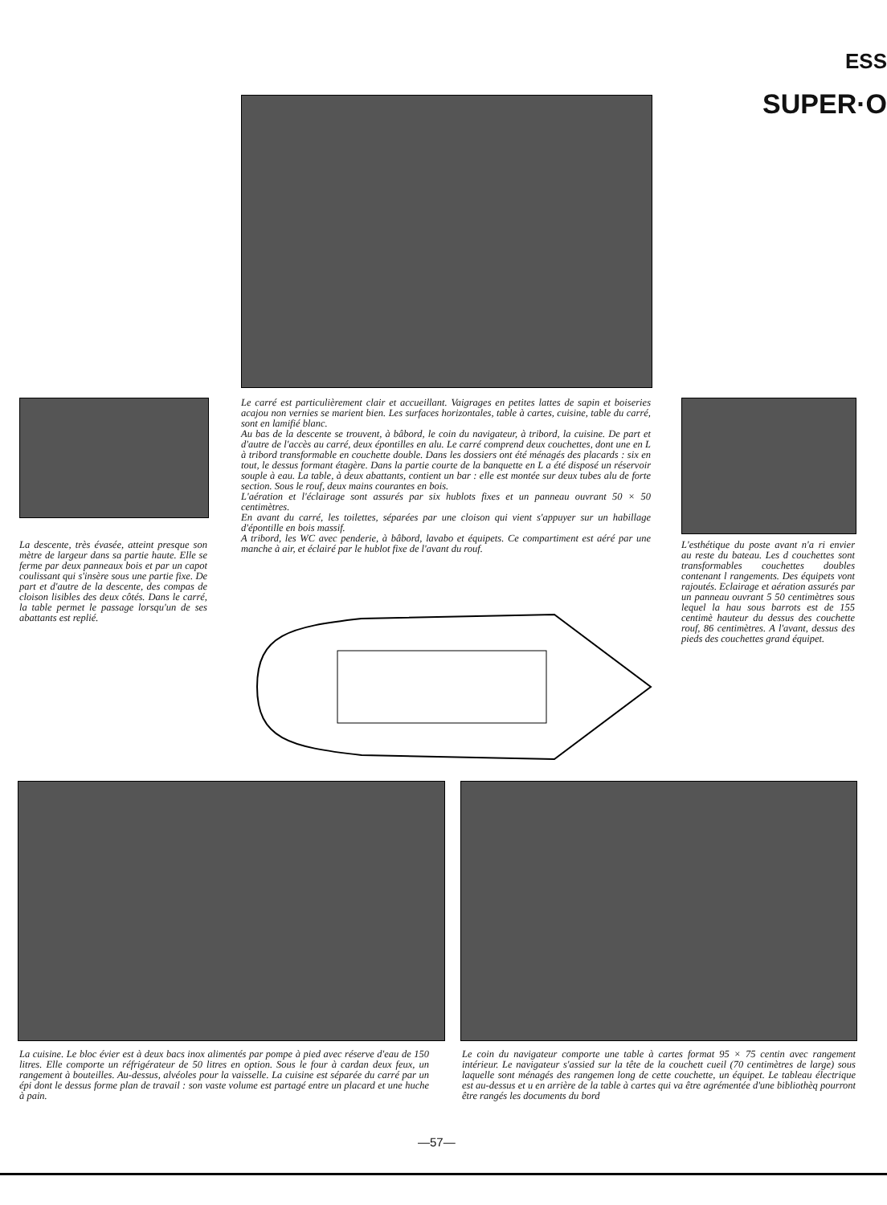ESS
SUPER·O
Le carré est particulièrement clair et accueillant. Vaigrages en petites lattes de sapin et boiseries acajou non vernies se marient bien. Les surfaces horizontales, table à cartes, cuisine, table du carré, sont en lamifié blanc.
Au bas de la descente se trouvent, à bâbord, le coin du navigateur, à tribord, la cuisine. De part et d'autre de l'accès au carré, deux épontilles en alu. Le carré comprend deux couchettes, dont une en L à tribord transformable en couchette double. Dans les dossiers ont été ménagés des placards : six en tout, le dessus formant étagère. Dans la partie courte de la banquette en L a été disposé un réservoir souple à eau. La table, à deux abattants, contient un bar : elle est montée sur deux tubes alu de forte section. Sous le rouf, deux mains courantes en bois.
L'aération et l'éclairage sont assurés par six hublots fixes et un panneau ouvrant 50 × 50 centimètres.
En avant du carré, les toilettes, séparées par une cloison qui vient s'appuyer sur un habillage d'épontille en bois massif.
A tribord, les WC avec penderie, à bâbord, lavabo et équipets. Ce compartiment est aéré par une manche à air, et éclairé par le hublot fixe de l'avant du rouf.
La descente, très évasée, atteint presque son mètre de largeur dans sa partie haute. Elle se ferme par deux panneaux bois et par un capot coulissant qui s'insère sous une partie fixe. De part et d'autre de la descente, des compas de cloison lisibles des deux côtés. Dans le carré, la table permet le passage lorsqu'un de ses abattants est replié.
L'esthétique du poste avant n'a ri envier au reste du bateau. Les d couchettes sont transformables couchettes doubles contenant l rangements. Des équipets vont rajoutés. Eclairage et aération assurés par un panneau ouvrant 5 50 centimètres sous lequel la hau sous barrots est de 155 centimè hauteur du dessus des couchette rouf, 86 centimètres. A l'avant, dessus des pieds des couchettes grand équipet.
La cuisine. Le bloc évier est à deux bacs inox alimentés par pompe à pied avec réserve d'eau de 150 litres. Elle comporte un réfrigérateur de 50 litres en option. Sous le four à cardan deux feux, un rangement à bouteilles. Au-dessus, alvéoles pour la vaisselle. La cuisine est séparée du carré par un épi dont le dessus forme plan de travail : son vaste volume est partagé entre un placard et une huche à pain.
Le coin du navigateur comporte une table à cartes format 95 × 75 centin avec rangement intérieur. Le navigateur s'assied sur la tête de la couchett cueil (70 centimètres de large) sous laquelle sont ménagés des rangemen long de cette couchette, un équipet. Le tableau électrique est au-dessus et u en arrière de la table à cartes qui va être agrémentée d'une bibliothèq pourront être rangés les documents du bord
—57—